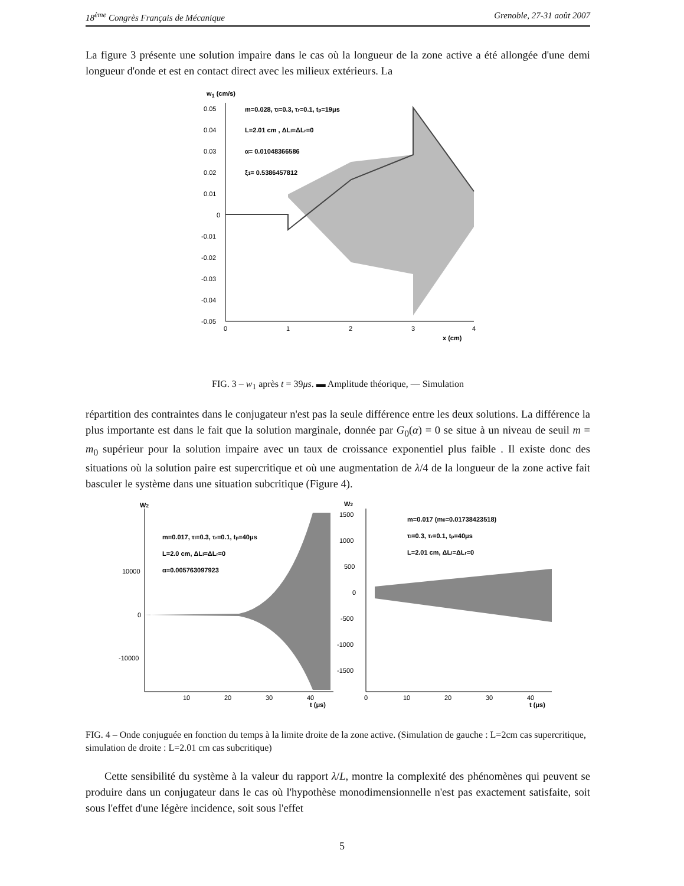18<sup>ème</sup> Congrès Français de Mécanique Grenoble, 27-31 août 2007
La figure 3 présente une solution impaire dans le cas où la longueur de la zone active a été allongée d'une demi longueur d'onde et est en contact direct avec les milieux extérieurs. La
w1 (cm/s)
0.05
0.04
0.03
0.02
0.01
0
-0.01
-0.02
-0.03
-0.04
-0.05
0
1
2
3
4
x (cm)
m=0.028, τl=0.3, τr=0.1, tp=19μs
L=2.01 cm , ΔLl=ΔLr=0
α= 0.01048366586
ξ1= 0.5386457812
FIG. 3 – w<sub>1</sub> après t = 39μs. ▬ Amplitude théorique, — Simulation
répartition des contraintes dans le conjugateur n'est pas la seule différence entre les deux solutions. La différence la plus importante est dans le fait que la solution marginale, donnée par G<sub>0</sub>(α) = 0 se situe à un niveau de seuil m = m<sub>0</sub> supérieur pour la solution impaire avec un taux de croissance exponentiel plus faible . Il existe donc des situations où la solution paire est supercritique et où une augmentation de λ/4 de la longueur de la zone active fait basculer le système dans une situation subcritique (Figure 4).
W2
10000
0
-10000
10
20
30
40
t (μs)
m=0.017, τl=0.3, τr=0.1, tp=40μs
L=2.0 cm, ΔLl=ΔLr=0
α=0.005763097923
1500
1000
500
0
-500
-1000
-1500
0
10
20
30
40
t (μs)
W2
m=0.017 (m0=0.01738423518)
τl=0.3, τr=0.1, tp=40μs
L=2.01 cm, ΔLl=ΔLr=0
FIG. 4 – Onde conjuguée en fonction du temps à la limite droite de la zone active. (Simulation de gauche : L=2cm cas supercritique, simulation de droite : L=2.01 cm cas subcritique)
Cette sensibilité du système à la valeur du rapport λ/L, montre la complexité des phénomènes qui peuvent se produire dans un conjugateur dans le cas où l'hypothèse monodimensionnelle n'est pas exactement satisfaite, soit sous l'effet d'une légère incidence, soit sous l'effet
5